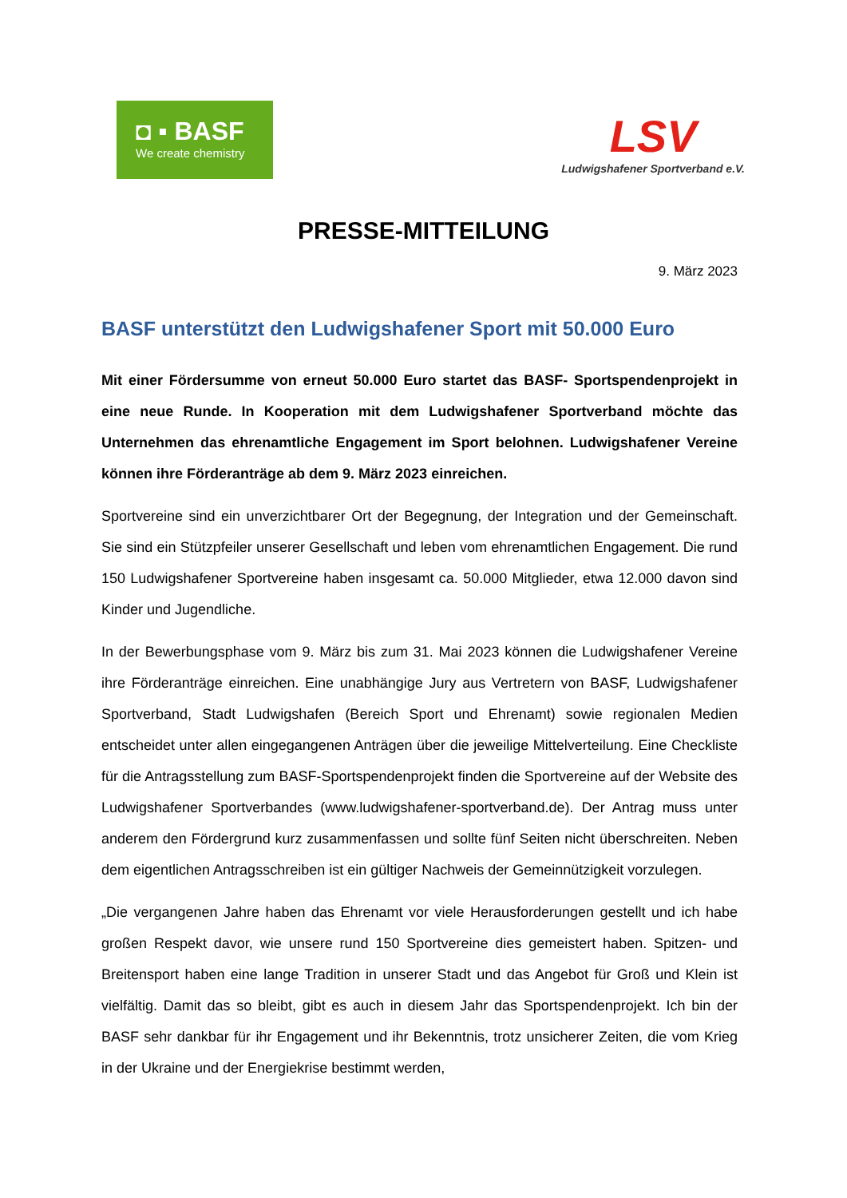◘ ▪ BASF
We create chemistry
LSV
Ludwigshafener Sportverband e.V.
PRESSE-MITTEILUNG
9. März 2023
BASF unterstützt den Ludwigshafener Sport mit 50.000 Euro
Mit einer Fördersumme von erneut 50.000 Euro startet das BASF- Sportspendenprojekt in eine neue Runde. In Kooperation mit dem Ludwigshafener Sportverband möchte das Unternehmen das ehrenamtliche Engagement im Sport belohnen. Ludwigshafener Vereine können ihre Förderanträge ab dem 9. März 2023 einreichen.
Sportvereine sind ein unverzichtbarer Ort der Begegnung, der Integration und der Gemeinschaft. Sie sind ein Stützpfeiler unserer Gesellschaft und leben vom ehrenamtlichen Engagement. Die rund 150 Ludwigshafener Sportvereine haben insgesamt ca. 50.000 Mitglieder, etwa 12.000 davon sind Kinder und Jugendliche.
In der Bewerbungsphase vom 9. März bis zum 31. Mai 2023 können die Ludwigshafener Vereine ihre Förderanträge einreichen. Eine unabhängige Jury aus Vertretern von BASF, Ludwigshafener Sportverband, Stadt Ludwigshafen (Bereich Sport und Ehrenamt) sowie regionalen Medien entscheidet unter allen eingegangenen Anträgen über die jeweilige Mittelverteilung. Eine Checkliste für die Antragsstellung zum BASF-Sportspendenprojekt finden die Sportvereine auf der Website des Ludwigshafener Sportverbandes (www.ludwigshafener-sportverband.de). Der Antrag muss unter anderem den Fördergrund kurz zusammenfassen und sollte fünf Seiten nicht überschreiten. Neben dem eigentlichen Antragsschreiben ist ein gültiger Nachweis der Gemeinnützigkeit vorzulegen.
„Die vergangenen Jahre haben das Ehrenamt vor viele Herausforderungen gestellt und ich habe großen Respekt davor, wie unsere rund 150 Sportvereine dies gemeistert haben. Spitzen- und Breitensport haben eine lange Tradition in unserer Stadt und das Angebot für Groß und Klein ist vielfältig. Damit das so bleibt, gibt es auch in diesem Jahr das Sportspendenprojekt. Ich bin der BASF sehr dankbar für ihr Engagement und ihr Bekenntnis, trotz unsicherer Zeiten, die vom Krieg in der Ukraine und der Energiekrise bestimmt werden,